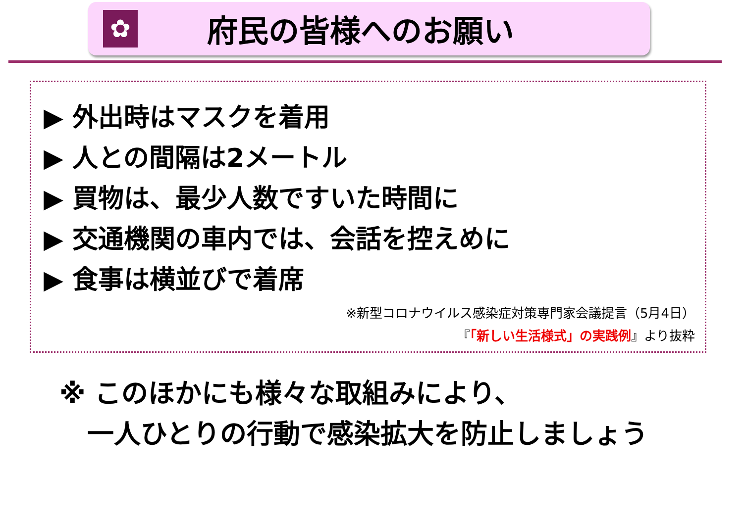✿
府民の皆様へのお願い
▶ 外出時はマスクを着用
▶ 人との間隔は2メートル
▶ 買物は、最少人数ですいた時間に
▶ 交通機関の車内では、会話を控えめに
▶ 食事は横並びで着席
※新型コロナウイルス感染症対策専門家会議提言（5月4日）
『「新しい生活様式」の実践例』より抜粋
※ このほかにも様々な取組みにより、
一人ひとりの行動で感染拡大を防止しましょう